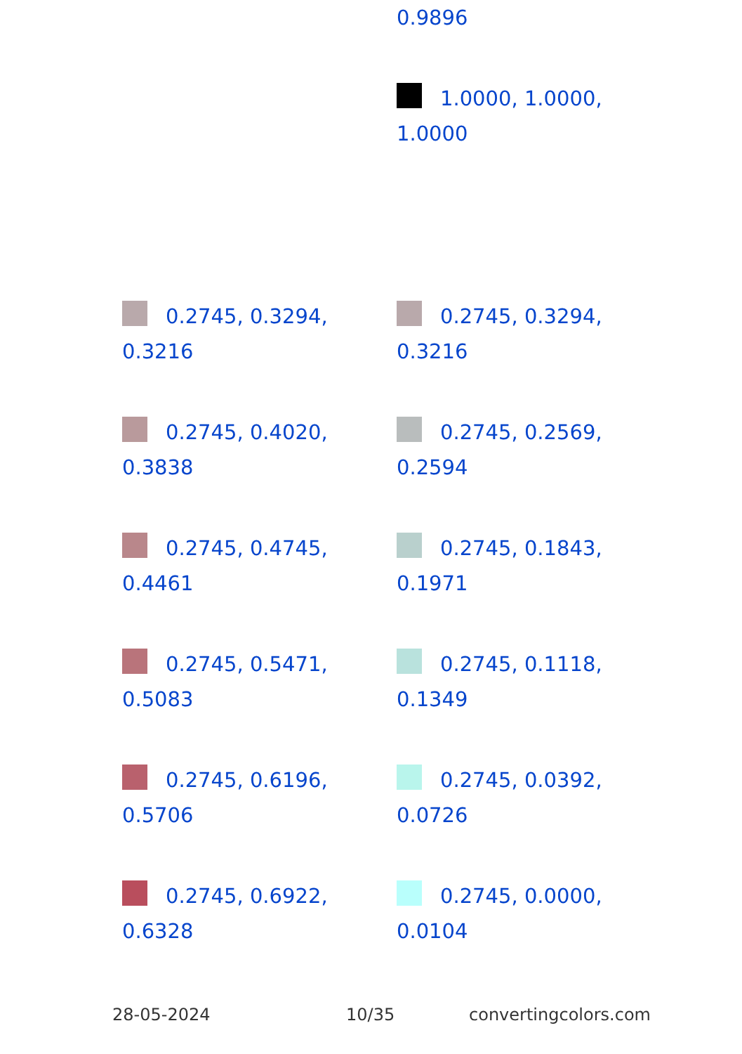0.9896
1.0000, 1.0000, 1.0000
0.2745, 0.3294, 0.3216
0.2745, 0.3294, 0.3216
0.2745, 0.4020, 0.3838
0.2745, 0.2569, 0.2594
0.2745, 0.4745, 0.4461
0.2745, 0.1843, 0.1971
0.2745, 0.5471, 0.5083
0.2745, 0.1118, 0.1349
0.2745, 0.6196, 0.5706
0.2745, 0.0392, 0.0726
0.2745, 0.6922, 0.6328
0.2745, 0.0000, 0.0104
28-05-2024 10/35 convertingcolors.com